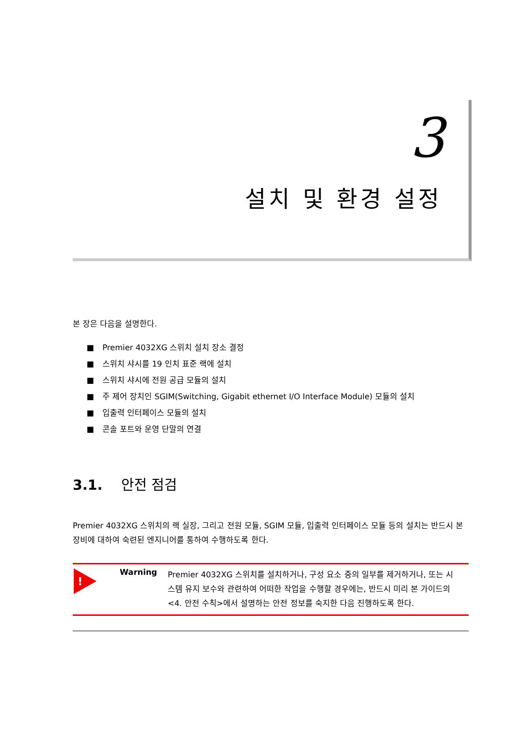3
설치 및 환경 설정
본 장은 다음을 설명한다.
■ Premier 4032XG 스위치 설치 장소 결정
■ 스위치 샤시를 19 인치 표준 랙에 설치
■ 스위치 샤시에 전원 공급 모듈의 설치
■ 주 제어 장치인 SGIM(Switching, Gigabit ethernet I/O Interface Module) 모듈의 설치
■ 입출력 인터페이스 모듈의 설치
■ 콘솔 포트와 운영 단말의 연결
3.1. 안전 점검
Premier 4032XG 스위치의 랙 실장, 그리고 전원 모듈, SGIM 모듈, 입출력 인터페이스 모듈 등의 설치는 반드시 본 장비에 대하여 숙련된 엔지니어를 통하여 수행하도록 한다.
!
Warning
Premier 4032XG 스위치를 설치하거나, 구성 요소 중의 일부를 제거하거나, 또는 시스템 유지 보수와 관련하여 어떠한 작업을 수행할 경우에는, 반드시 미리 본 가이드의 <4. 안전 수칙>에서 설명하는 안전 정보를 숙지한 다음 진행하도록 한다.